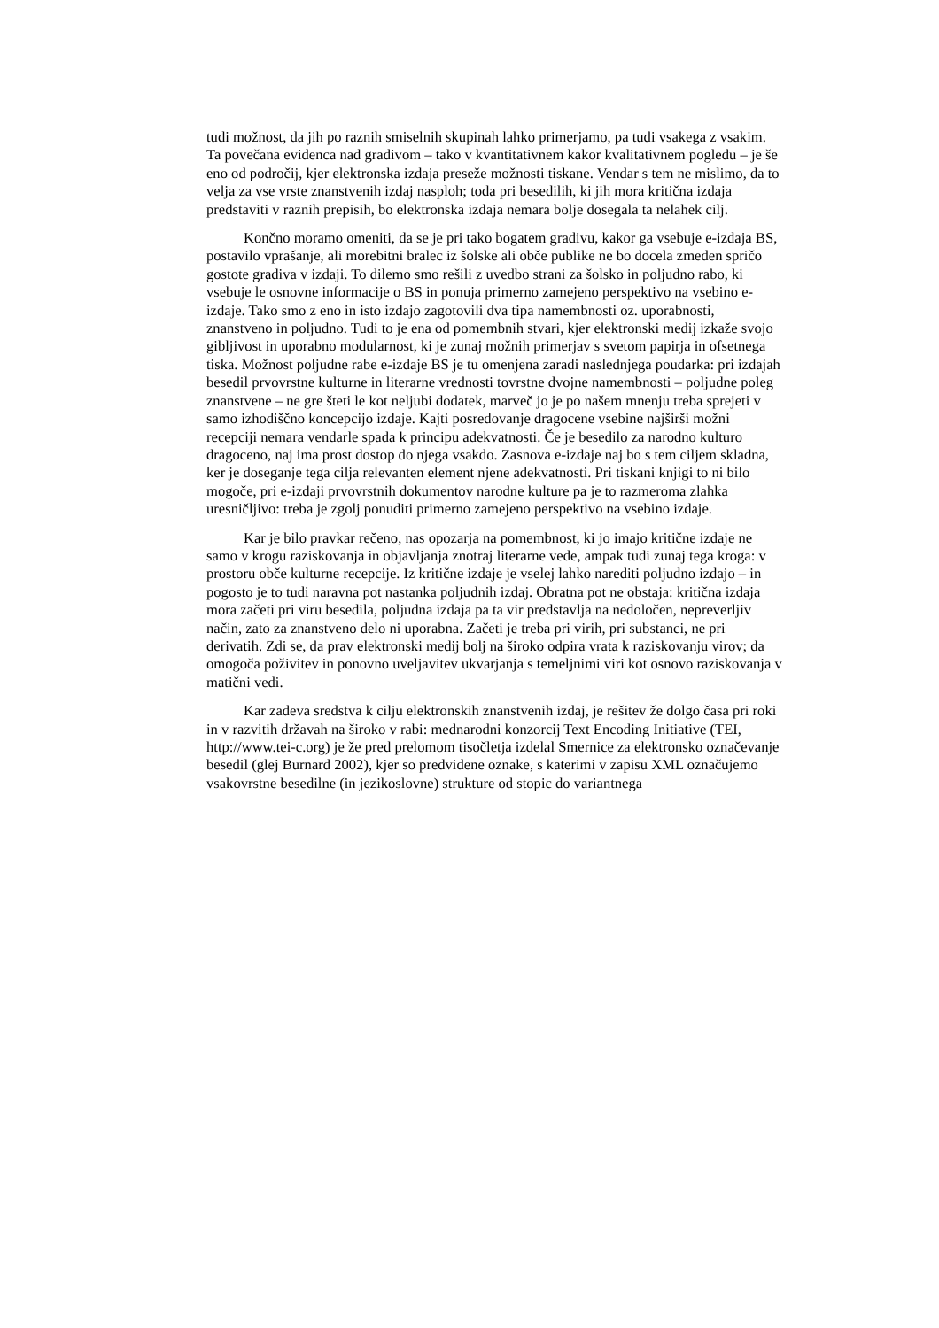tudi možnost, da jih po raznih smiselnih skupinah lahko primerjamo, pa tudi vsakega z vsakim. Ta povečana evidenca nad gradivom – tako v kvantitativnem kakor kvalitativnem pogledu – je še eno od področij, kjer elektronska izdaja preseže možnosti tiskane. Vendar s tem ne mislimo, da to velja za vse vrste znanstvenih izdaj nasploh; toda pri besedilih, ki jih mora kritična izdaja predstaviti v raznih prepisih, bo elektronska izdaja nemara bolje dosegala ta nelahek cilj.
Končno moramo omeniti, da se je pri tako bogatem gradivu, kakor ga vsebuje e-izdaja BS, postavilo vprašanje, ali morebitni bralec iz šolske ali obče publike ne bo docela zmeden spričo gostote gradiva v izdaji. To dilemo smo rešili z uvedbo strani za šolsko in poljudno rabo, ki vsebuje le osnovne informacije o BS in ponuja primerno zamejeno perspektivo na vsebino e-izdaje. Tako smo z eno in isto izdajo zagotovili dva tipa namembnosti oz. uporabnosti, znanstveno in poljudno. Tudi to je ena od pomembnih stvari, kjer elektronski medij izkaže svojo gibljivost in uporabno modularnost, ki je zunaj možnih primerjav s svetom papirja in ofsetnega tiska. Možnost poljudne rabe e-izdaje BS je tu omenjena zaradi naslednjega poudarka: pri izdajah besedil prvovrstne kulturne in literarne vrednosti tovrstne dvojne namembnosti – poljudne poleg znanstvene – ne gre šteti le kot neljubi dodatek, marveč jo je po našem mnenju treba sprejeti v samo izhodiščno koncepcijo izdaje. Kajti posredovanje dragocene vsebine najširši možni recepciji nemara vendarle spada k principu adekvatnosti. Če je besedilo za narodno kulturo dragoceno, naj ima prost dostop do njega vsakdo. Zasnova e-izdaje naj bo s tem ciljem skladna, ker je doseganje tega cilja relevanten element njene adekvatnosti. Pri tiskani knjigi to ni bilo mogoče, pri e-izdaji prvovrstnih dokumentov narodne kulture pa je to razmeroma zlahka uresničljivo: treba je zgolj ponuditi primerno zamejeno perspektivo na vsebino izdaje.
Kar je bilo pravkar rečeno, nas opozarja na pomembnost, ki jo imajo kritične izdaje ne samo v krogu raziskovanja in objavljanja znotraj literarne vede, ampak tudi zunaj tega kroga: v prostoru obče kulturne recepcije. Iz kritične izdaje je vselej lahko narediti poljudno izdajo – in pogosto je to tudi naravna pot nastanka poljudnih izdaj. Obratna pot ne obstaja: kritična izdaja mora začeti pri viru besedila, poljudna izdaja pa ta vir predstavlja na nedoločen, nepreverljiv način, zato za znanstveno delo ni uporabna. Začeti je treba pri virih, pri substanci, ne pri derivatih. Zdi se, da prav elektronski medij bolj na široko odpira vrata k raziskovanju virov; da omogoča poživitev in ponovno uveljavitev ukvarjanja s temeljnimi viri kot osnovo raziskovanja v matični vedi.
Kar zadeva sredstva k cilju elektronskih znanstvenih izdaj, je rešitev že dolgo časa pri roki in v razvitih državah na široko v rabi: mednarodni konzorcij Text Encoding Initiative (TEI, http://www.tei-c.org) je že pred prelomom tisočletja izdelal Smernice za elektronsko označevanje besedil (glej Burnard 2002), kjer so predvidene oznake, s katerimi v zapisu XML označujemo vsakovrstne besedilne (in jezikoslovne) strukture od stopic do variantnega